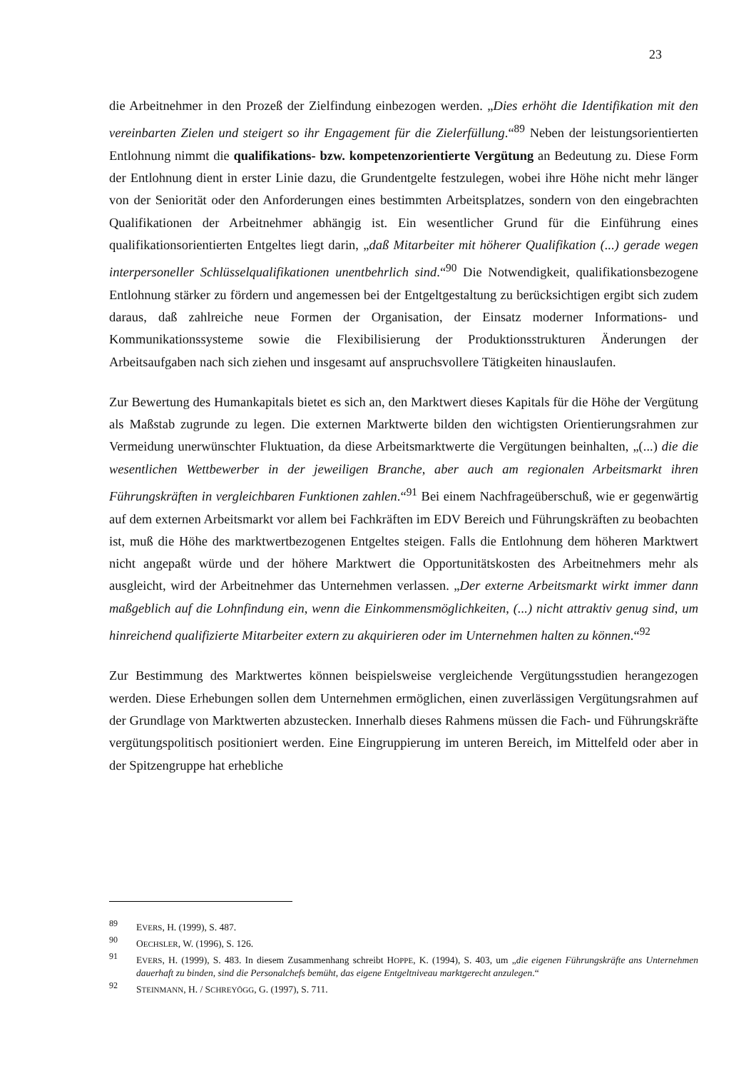23
die Arbeitnehmer in den Prozeß der Zielfindung einbezogen werden. „Dies erhöht die Identifikation mit den vereinbarten Zielen und steigert so ihr Engagement für die Zielerfüllung.“<sup>89</sup> Neben der leistungsorientierten Entlohnung nimmt die qualifikations- bzw. kompetenzorientierte Vergütung an Bedeutung zu. Diese Form der Entlohnung dient in erster Linie dazu, die Grundentgelte festzulegen, wobei ihre Höhe nicht mehr länger von der Seniorität oder den Anforderungen eines bestimmten Arbeitsplatzes, sondern von den eingebrachten Qualifikationen der Arbeitnehmer abhängig ist. Ein wesentlicher Grund für die Einführung eines qualifikationsorientierten Entgeltes liegt darin, „daß Mitarbeiter mit höherer Qualifikation (...) gerade wegen interpersoneller Schlüsselqualifikationen unentbehrlich sind.“<sup>90</sup> Die Notwendigkeit, qualifikationsbezogene Entlohnung stärker zu fördern und angemessen bei der Entgeltgestaltung zu berücksichtigen ergibt sich zudem daraus, daß zahlreiche neue Formen der Organisation, der Einsatz moderner Informations- und Kommunikationssysteme sowie die Flexibilisierung der Produktionsstrukturen Änderungen der Arbeitsaufgaben nach sich ziehen und insgesamt auf anspruchsvollere Tätigkeiten hinauslaufen.
Zur Bewertung des Humankapitals bietet es sich an, den Marktwert dieses Kapitals für die Höhe der Vergütung als Maßstab zugrunde zu legen. Die externen Marktwerte bilden den wichtigsten Orientierungsrahmen zur Vermeidung unerwünschter Fluktuation, da diese Arbeitsmarktwerte die Vergütungen beinhalten, „(...) die die wesentlichen Wettbewerber in der jeweiligen Branche, aber auch am regionalen Arbeitsmarkt ihren Führungskräften in vergleichbaren Funktionen zahlen.“<sup>91</sup> Bei einem Nachfrageüberschuß, wie er gegenwärtig auf dem externen Arbeitsmarkt vor allem bei Fachkräften im EDV Bereich und Führungskräften zu beobachten ist, muß die Höhe des marktwertbezogenen Entgeltes steigen. Falls die Entlohnung dem höheren Marktwert nicht angepaßt würde und der höhere Marktwert die Opportunitätskosten des Arbeitnehmers mehr als ausgleicht, wird der Arbeitnehmer das Unternehmen verlassen. „Der externe Arbeitsmarkt wirkt immer dann maßgeblich auf die Lohnfindung ein, wenn die Einkommensmöglichkeiten, (...) nicht attraktiv genug sind, um hinreichend qualifizierte Mitarbeiter extern zu akquirieren oder im Unternehmen halten zu können.“<sup>92</sup>
Zur Bestimmung des Marktwertes können beispielsweise vergleichende Vergütungsstudien herangezogen werden. Diese Erhebungen sollen dem Unternehmen ermöglichen, einen zuverlässigen Vergütungsrahmen auf der Grundlage von Marktwerten abzustecken. Innerhalb dieses Rahmens müssen die Fach- und Führungskräfte vergütungspolitisch positioniert werden. Eine Eingruppierung im unteren Bereich, im Mittelfeld oder aber in der Spitzengruppe hat erhebliche
89 EVERS, H. (1999), S. 487.
90 OECHSLER, W. (1996), S. 126.
91 EVERS, H. (1999), S. 483. In diesem Zusammenhang schreibt HOPPE, K. (1994), S. 403, um „die eigenen Führungskräfte ans Unternehmen dauerhaft zu binden, sind die Personalchefs bemüht, das eigene Entgeltniveau marktgerecht anzulegen.“
92 STEINMANN, H. / SCHREYÖGG, G. (1997), S. 711.